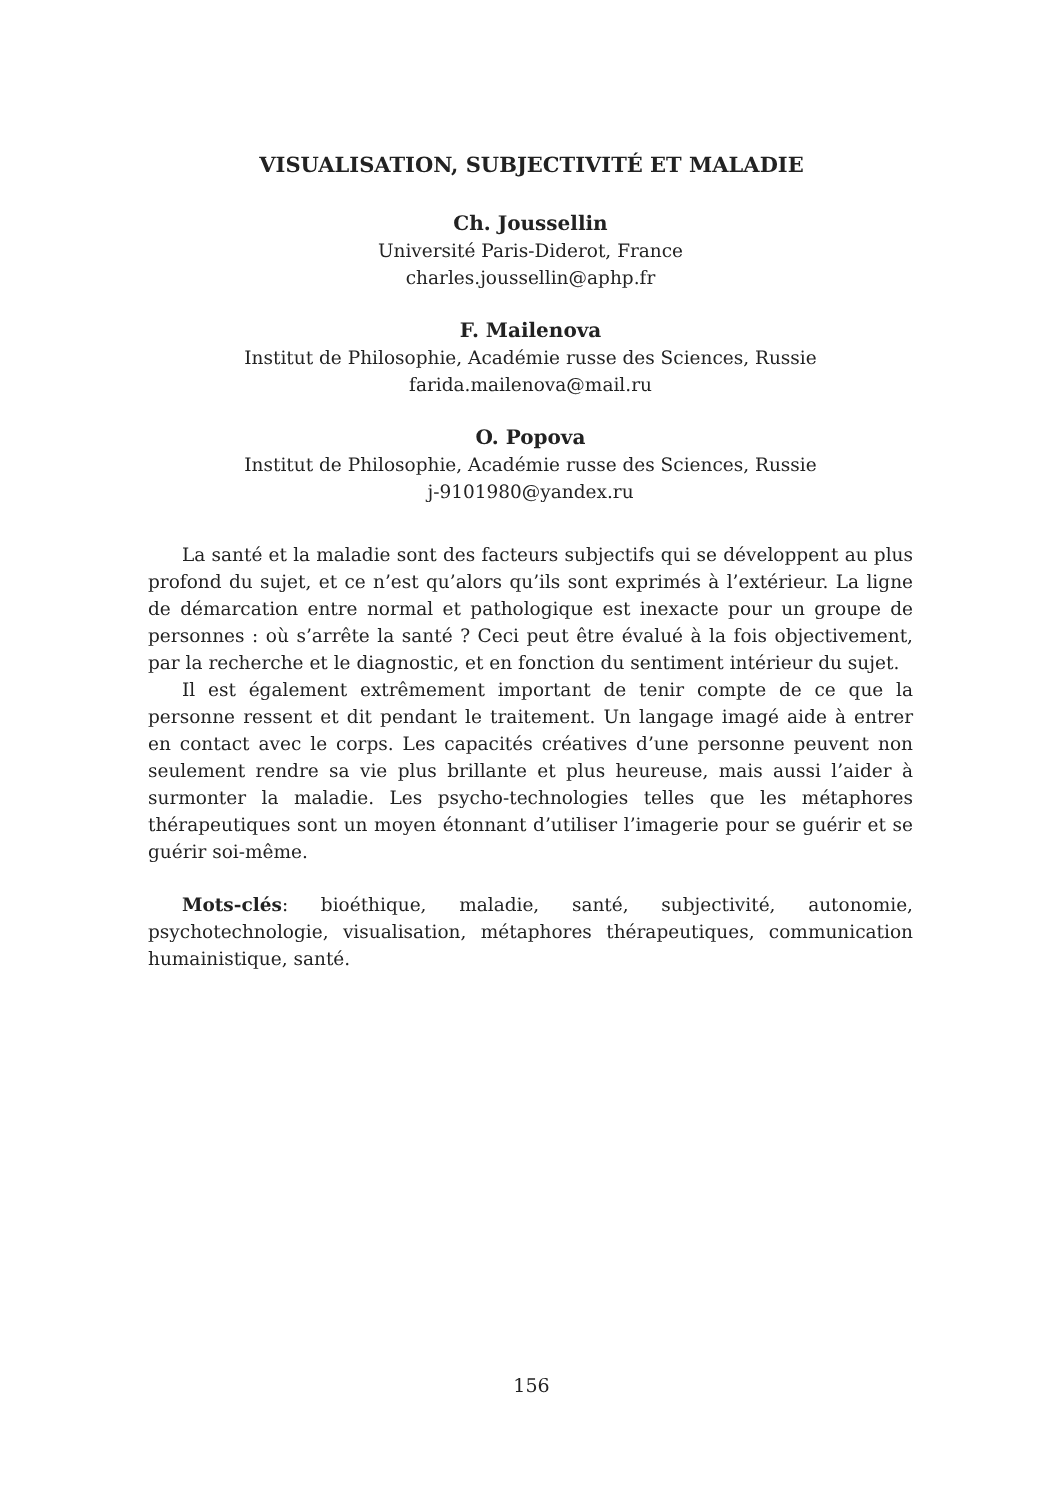VISUALISATION, SUBJECTIVITÉ ET MALADIE
Ch. Joussellin
Université Paris-Diderot, France
charles.joussellin@aphp.fr
F. Mailenova
Institut de Philosophie, Académie russe des Sciences, Russie
farida.mailenova@mail.ru
O. Popova
Institut de Philosophie, Académie russe des Sciences, Russie
j-9101980@yandex.ru
La santé et la maladie sont des facteurs subjectifs qui se développent au plus profond du sujet, et ce n’est qu’alors qu’ils sont exprimés à l’extérieur. La ligne de démarcation entre normal et pathologique est inexacte pour un groupe de personnes : où s’arrête la santé ? Ceci peut être évalué à la fois objectivement, par la recherche et le diagnostic, et en fonction du sentiment intérieur du sujet.
Il est également extrêmement important de tenir compte de ce que la personne ressent et dit pendant le traitement. Un langage imagé aide à entrer en contact avec le corps. Les capacités créatives d’une personne peuvent non seulement rendre sa vie plus brillante et plus heureuse, mais aussi l’aider à surmonter la maladie. Les psycho-technologies telles que les métaphores thérapeutiques sont un moyen étonnant d’utiliser l’imagerie pour se guérir et se guérir soi-même.
Mots-clés: bioéthique, maladie, santé, subjectivité, autonomie, psychotechnologie, visualisation, métaphores thérapeutiques, communication humainistique, santé.
156